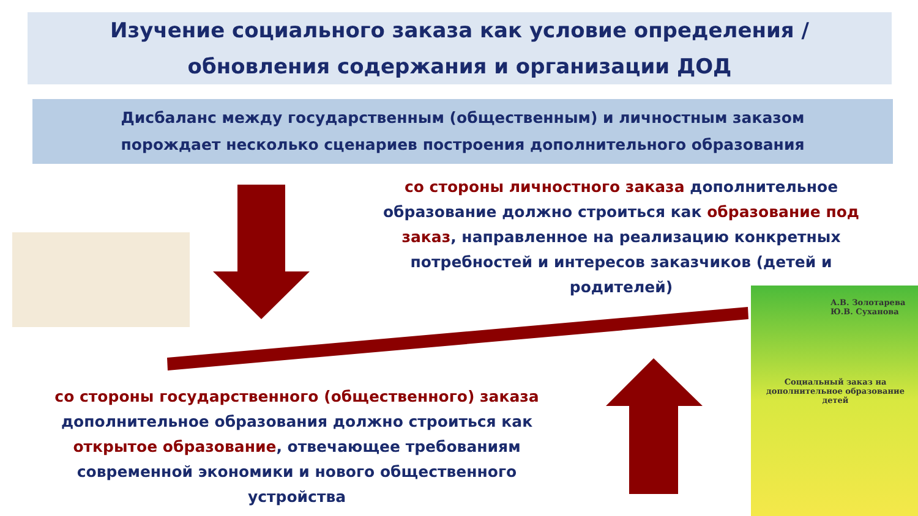Изучение социального заказа как условие определения /
обновления содержания и организации ДОД
Дисбаланс между государственным (общественным) и личностным заказом
порождает несколько сценариев построения дополнительного образования
со стороны личностного заказа дополнительное образование должно строиться как образование под заказ, направленное на реализацию конкретных потребностей и интересов заказчиков (детей и родителей)
со стороны государственного (общественного) заказа дополнительное образования должно строиться как открытое образование, отвечающее требованиям современной экономики и нового общественного устройства
А.В. Золотарева
Ю.В. Суханова
Социальный заказ на
дополнительное образование детей